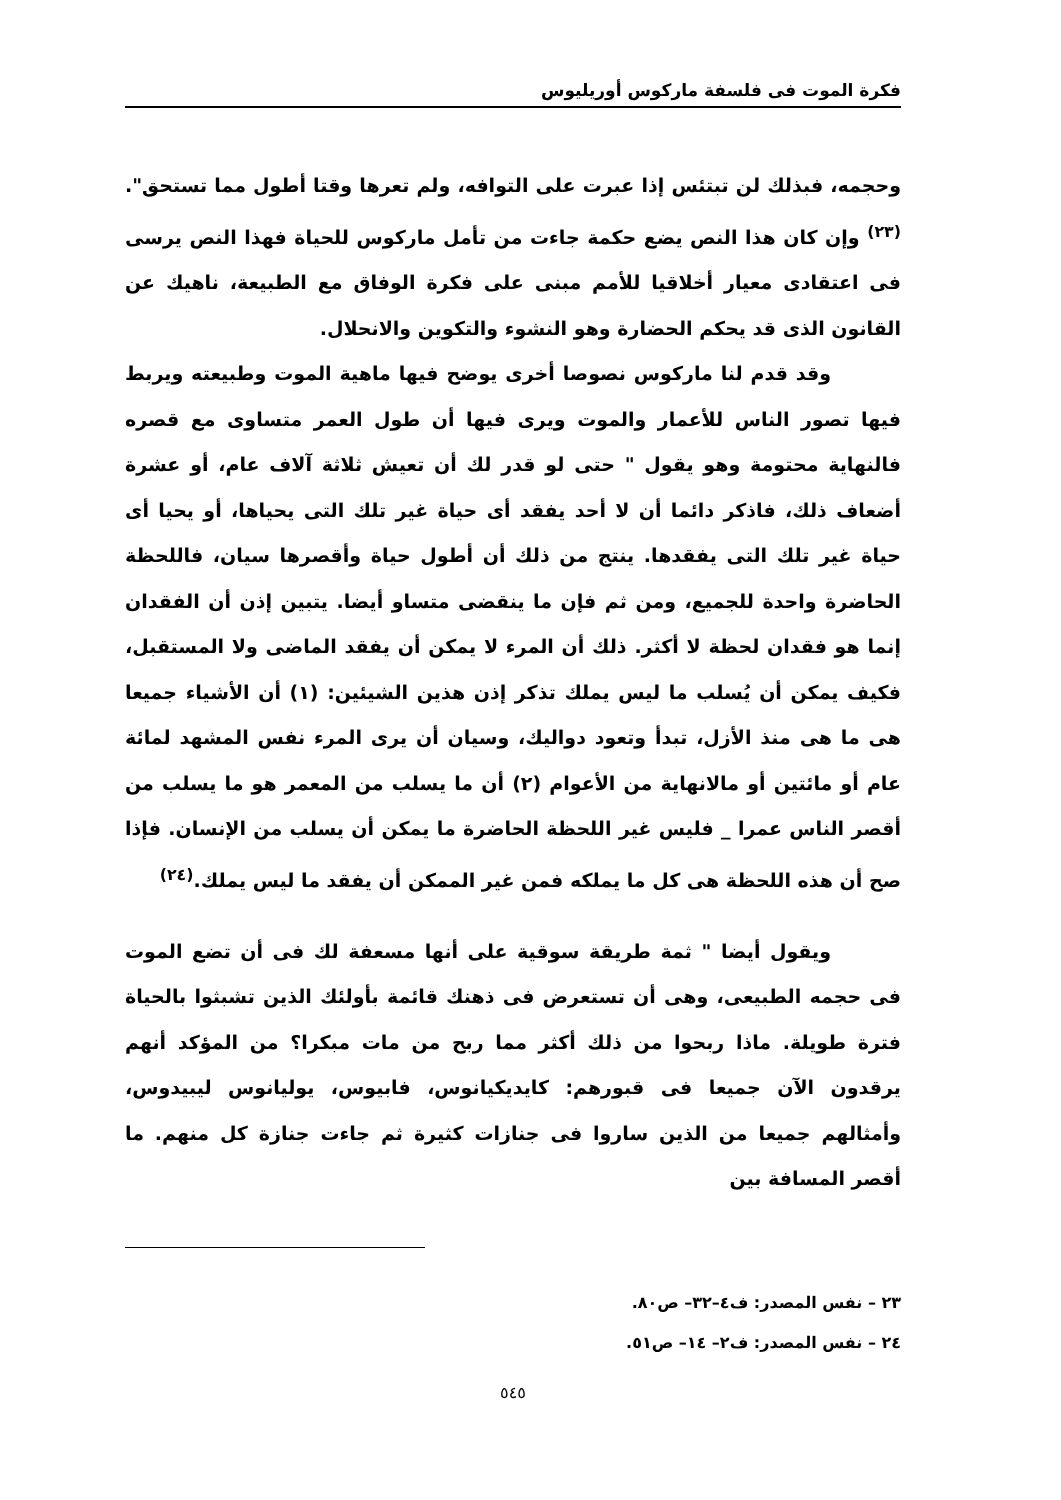فكرة الموت فى فلسفة ماركوس أوريليوس
وحجمه، فبذلك لن تبتئس إذا عبرت على التوافه، ولم تعرها وقتا أطول مما تستحق".<sup>(٢٣)</sup> وإن كان هذا النص يضع حكمة جاءت من تأمل ماركوس للحياة فهذا النص يرسى فى اعتقادى معيار أخلاقيا للأمم مبنى على فكرة الوفاق مع الطبيعة، ناهيك عن القانون الذى قد يحكم الحضارة وهو النشوء والتكوين والانحلال.
وقد قدم لنا ماركوس نصوصا أخرى يوضح فيها ماهية الموت وطبيعته ويربط فيها تصور الناس للأعمار والموت ويرى فيها أن طول العمر متساوى مع قصره فالنهاية محتومة وهو يقول " حتى لو قدر لك أن تعيش ثلاثة آلاف عام، أو عشرة أضعاف ذلك، فاذكر دائما أن لا أحد يفقد أى حياة غير تلك التى يحياها، أو يحيا أى حياة غير تلك التى يفقدها. ينتج من ذلك أن أطول حياة وأقصرها سيان، فاللحظة الحاضرة واحدة للجميع، ومن ثم فإن ما ينقضى متساو أيضا. يتبين إذن أن الفقدان إنما هو فقدان لحظة لا أكثر. ذلك أن المرء لا يمكن أن يفقد الماضى ولا المستقبل، فكيف يمكن أن يُسلب ما ليس يملك تذكر إذن هذين الشيئين: (١) أن الأشياء جميعا هى ما هى منذ الأزل، تبدأ وتعود دواليك، وسيان أن يرى المرء نفس المشهد لمائة عام أو مائتين أو مالانهاية من الأعوام (٢) أن ما يسلب من المعمر هو ما يسلب من أقصر الناس عمرا _ فليس غير اللحظة الحاضرة ما يمكن أن يسلب من الإنسان. فإذا صح أن هذه اللحظة هى كل ما يملكه فمن غير الممكن أن يفقد ما ليس يملك.<sup>(٢٤)</sup>
ويقول أيضا " ثمة طريقة سوقية على أنها مسعفة لك فى أن تضع الموت فى حجمه الطبيعى، وهى أن تستعرض فى ذهنك قائمة بأولئك الذين تشبثوا بالحياة فترة طويلة. ماذا ربحوا من ذلك أكثر مما ربح من مات مبكرا؟ من المؤكد أنهم يرقدون الآن جميعا فى قبورهم: كايديكيانوس، فابيوس، يوليانوس ليبيدوس، وأمثالهم جميعا من الذين ساروا فى جنازات كثيرة ثم جاءت جنازة كل منهم. ما أقصر المسافة بين
٢٣ – نفس المصدر: ف٤–٣٢– ص٨٠.
٢٤ – نفس المصدر: ف٢– ١٤– ص٥١.
٥٤٥